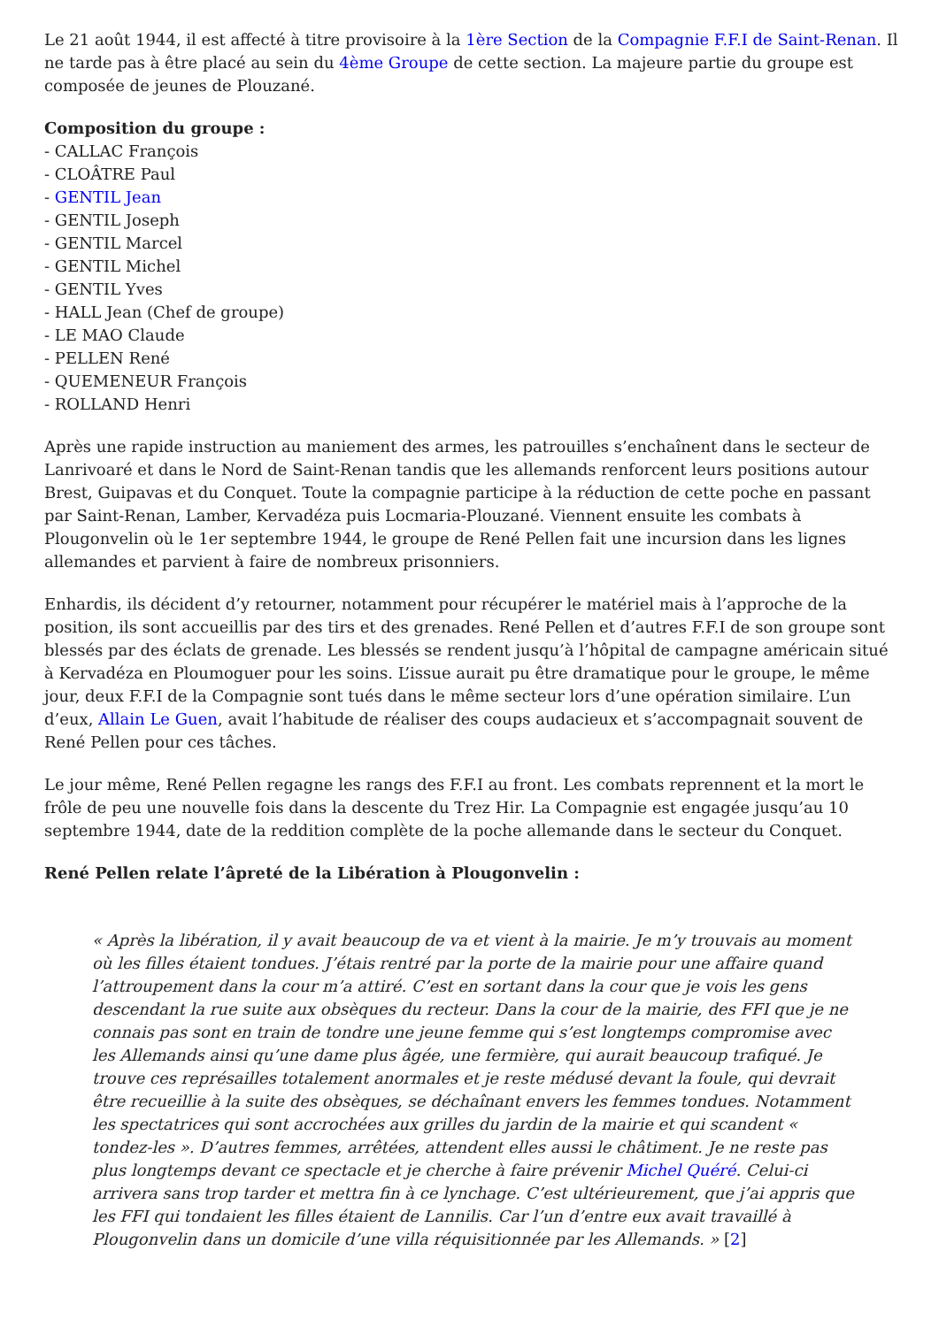Le 21 août 1944, il est affecté à titre provisoire à la 1ère Section de la Compagnie F.F.I de Saint-Renan. Il ne tarde pas à être placé au sein du 4ème Groupe de cette section. La majeure partie du groupe est composée de jeunes de Plouzané.
Composition du groupe :
- CALLAC François
- CLOÂTRE Paul
- GENTIL Jean
- GENTIL Joseph
- GENTIL Marcel
- GENTIL Michel
- GENTIL Yves
- HALL Jean (Chef de groupe)
- LE MAO Claude
- PELLEN René
- QUEMENEUR François
- ROLLAND Henri
Après une rapide instruction au maniement des armes, les patrouilles s’enchaînent dans le secteur de Lanrivoaré et dans le Nord de Saint-Renan tandis que les allemands renforcent leurs positions autour Brest, Guipavas et du Conquet. Toute la compagnie participe à la réduction de cette poche en passant par Saint-Renan, Lamber, Kervadéza puis Locmaria-Plouzané. Viennent ensuite les combats à Plougonvelin où le 1er septembre 1944, le groupe de René Pellen fait une incursion dans les lignes allemandes et parvient à faire de nombreux prisonniers.
Enhardis, ils décident d’y retourner, notamment pour récupérer le matériel mais à l’approche de la position, ils sont accueillis par des tirs et des grenades. René Pellen et d’autres F.F.I de son groupe sont blessés par des éclats de grenade. Les blessés se rendent jusqu’à l’hôpital de campagne américain situé à Kervadéza en Ploumoguer pour les soins. L’issue aurait pu être dramatique pour le groupe, le même jour, deux F.F.I de la Compagnie sont tués dans le même secteur lors d’une opération similaire. L’un d’eux, Allain Le Guen, avait l’habitude de réaliser des coups audacieux et s’accompagnait souvent de René Pellen pour ces tâches.
Le jour même, René Pellen regagne les rangs des F.F.I au front. Les combats reprennent et la mort le frôle de peu une nouvelle fois dans la descente du Trez Hir. La Compagnie est engagée jusqu’au 10 septembre 1944, date de la reddition complète de la poche allemande dans le secteur du Conquet.
René Pellen relate l’âpreté de la Libération à Plougonvelin :
« Après la libération, il y avait beaucoup de va et vient à la mairie. Je m’y trouvais au moment où les filles étaient tondues. J’étais rentré par la porte de la mairie pour une affaire quand l’attroupement dans la cour m’a attiré. C’est en sortant dans la cour que je vois les gens descendant la rue suite aux obsèques du recteur. Dans la cour de la mairie, des FFI que je ne connais pas sont en train de tondre une jeune femme qui s’est longtemps compromise avec les Allemands ainsi qu’une dame plus âgée, une fermière, qui aurait beaucoup trafiqué. Je trouve ces représailles totalement anormales et je reste médusé devant la foule, qui devrait être recueillie à la suite des obsèques, se déchaînant envers les femmes tondues. Notamment les spectatrices qui sont accrochées aux grilles du jardin de la mairie et qui scandent « tondez-les ». D’autres femmes, arrêtées, attendent elles aussi le châtiment. Je ne reste pas plus longtemps devant ce spectacle et je cherche à faire prévenir Michel Quéré. Celui-ci arrivera sans trop tarder et mettra fin à ce lynchage. C’est ultérieurement, que j’ai appris que les FFI qui tondaient les filles étaient de Lannilis. Car l’un d’entre eux avait travaillé à Plougonvelin dans un domicile d’une villa réquisitionnée par les Allemands. » [2]